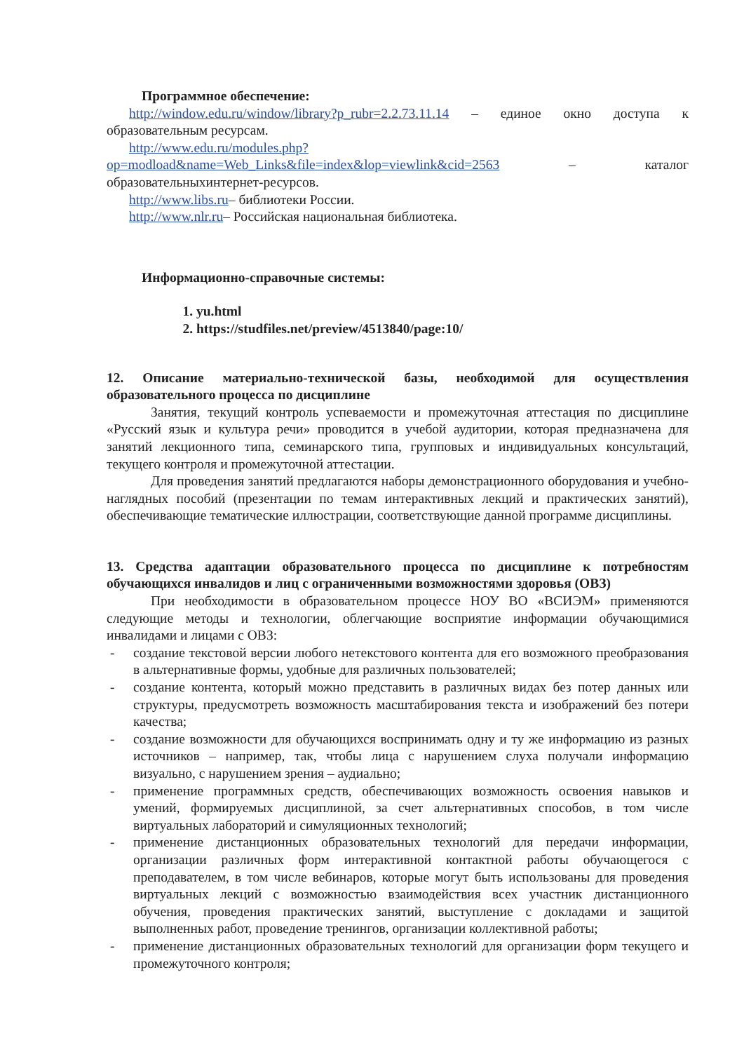Программное обеспечение:
http://window.edu.ru/window/library?p_rubr=2.2.73.11.14 – единое окно доступа к образовательным ресурсам.
http://www.edu.ru/modules.php?op=modload&name=Web_Links&file=index&lop=viewlink&cid=2563 – каталог образовательныхинтернет-ресурсов.
http://www.libs.ru– библиотеки России.
http://www.nlr.ru– Российская национальная библиотека.
Информационно-справочные системы:
1. yu.html
2. https://studfiles.net/preview/4513840/page:10/
12. Описание материально-технической базы, необходимой для осуществления образовательного процесса по дисциплине
Занятия, текущий контроль успеваемости и промежуточная аттестация по дисциплине «Русский язык и культура речи» проводится в учебой аудитории, которая предназначена для занятий лекционного типа, семинарского типа, групповых и индивидуальных консультаций, текущего контроля и промежуточной аттестации.
Для проведения занятий предлагаются наборы демонстрационного оборудования и учебно-наглядных пособий (презентации по темам интерактивных лекций и практических занятий), обеспечивающие тематические иллюстрации, соответствующие данной программе дисциплины.
13. Средства адаптации образовательного процесса по дисциплине к потребностям обучающихся инвалидов и лиц с ограниченными возможностями здоровья (ОВЗ)
При необходимости в образовательном процессе НОУ ВО «ВСИЭМ» применяются следующие методы и технологии, облегчающие восприятие информации обучающимися инвалидами и лицами с ОВЗ:
- создание текстовой версии любого нетекстового контента для его возможного преобразования в альтернативные формы, удобные для различных пользователей;
- создание контента, который можно представить в различных видах без потер данных или структуры, предусмотреть возможность масштабирования текста и изображений без потери качества;
- создание возможности для обучающихся воспринимать одну и ту же информацию из разных источников – например, так, чтобы лица с нарушением слуха получали информацию визуально, с нарушением зрения – аудиально;
- применение программных средств, обеспечивающих возможность освоения навыков и умений, формируемых дисциплиной, за счет альтернативных способов, в том числе виртуальных лабораторий и симуляционных технологий;
- применение дистанционных образовательных технологий для передачи информации, организации различных форм интерактивной контактной работы обучающегося с преподавателем, в том числе вебинаров, которые могут быть использованы для проведения виртуальных лекций с возможностью взаимодействия всех участник дистанционного обучения, проведения практических занятий, выступление с докладами и защитой выполненных работ, проведение тренингов, организации коллективной работы;
- применение дистанционных образовательных технологий для организации форм текущего и промежуточного контроля;